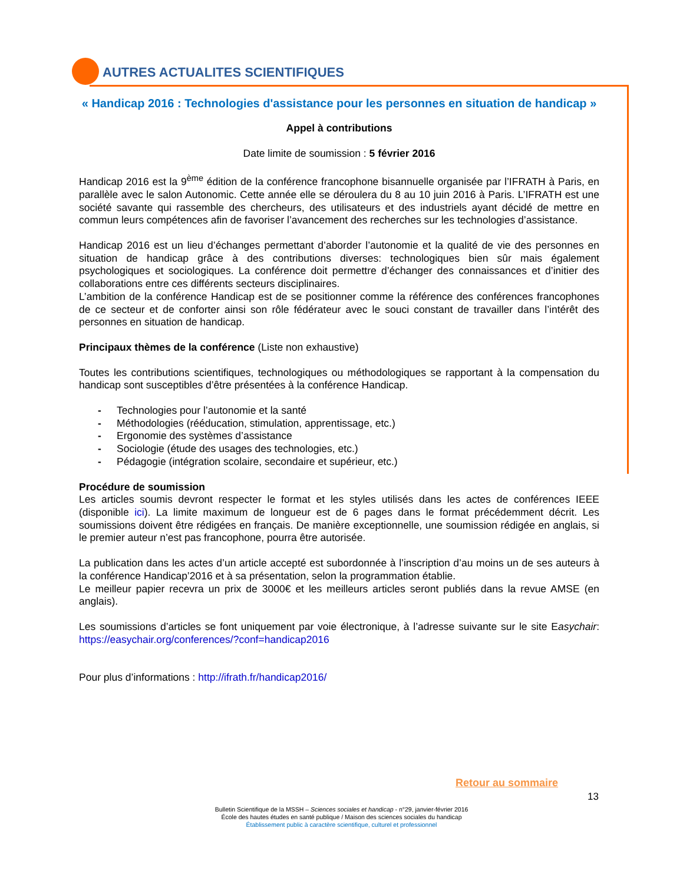AUTRES ACTUALITES SCIENTIFIQUES
« Handicap 2016 : Technologies d'assistance pour les personnes en situation de handicap »
Appel à contributions
Date limite de soumission : 5 février 2016
Handicap 2016 est la 9<sup>ème</sup> édition de la conférence francophone bisannuelle organisée par l’IFRATH à Paris, en parallèle avec le salon Autonomic. Cette année elle se déroulera du 8 au 10 juin 2016 à Paris. L’IFRATH est une société savante qui rassemble des chercheurs, des utilisateurs et des industriels ayant décidé de mettre en commun leurs compétences afin de favoriser l’avancement des recherches sur les technologies d’assistance.
Handicap 2016 est un lieu d’échanges permettant d’aborder l’autonomie et la qualité de vie des personnes en situation de handicap grâce à des contributions diverses: technologiques bien sûr mais également psychologiques et sociologiques. La conférence doit permettre d’échanger des connaissances et d’initier des collaborations entre ces différents secteurs disciplinaires.
L’ambition de la conférence Handicap est de se positionner comme la référence des conférences francophones de ce secteur et de conforter ainsi son rôle fédérateur avec le souci constant de travailler dans l’intérêt des personnes en situation de handicap.
Principaux thèmes de la conférence (Liste non exhaustive)
Toutes les contributions scientifiques, technologiques ou méthodologiques se rapportant à la compensation du handicap sont susceptibles d’être présentées à la conférence Handicap.
- Technologies pour l’autonomie et la santé
- Méthodologies (rééducation, stimulation, apprentissage, etc.)
- Ergonomie des systèmes d’assistance
- Sociologie (étude des usages des technologies, etc.)
- Pédagogie (intégration scolaire, secondaire et supérieur, etc.)
Procédure de soumission
Les articles soumis devront respecter le format et les styles utilisés dans les actes de conférences IEEE (disponible ici). La limite maximum de longueur est de 6 pages dans le format précédemment décrit. Les soumissions doivent être rédigées en français. De manière exceptionnelle, une soumission rédigée en anglais, si le premier auteur n’est pas francophone, pourra être autorisée.
La publication dans les actes d’un article accepté est subordonnée à l’inscription d’au moins un de ses auteurs à la conférence Handicap’2016 et à sa présentation, selon la programmation établie.
Le meilleur papier recevra un prix de 3000€ et les meilleurs articles seront publiés dans la revue AMSE (en anglais).
Les soumissions d’articles se font uniquement par voie électronique, à l’adresse suivante sur le site Easychair: https://easychair.org/conferences/?conf=handicap2016
Pour plus d’informations : http://ifrath.fr/handicap2016/
Retour au sommaire
13
Bulletin Scientifique de la MSSH – Sciences sociales et handicap - n°29, janvier-février 2016
École des hautes études en santé publique / Maison des sciences sociales du handicap
Établissement public à caractère scientifique, culturel et professionnel